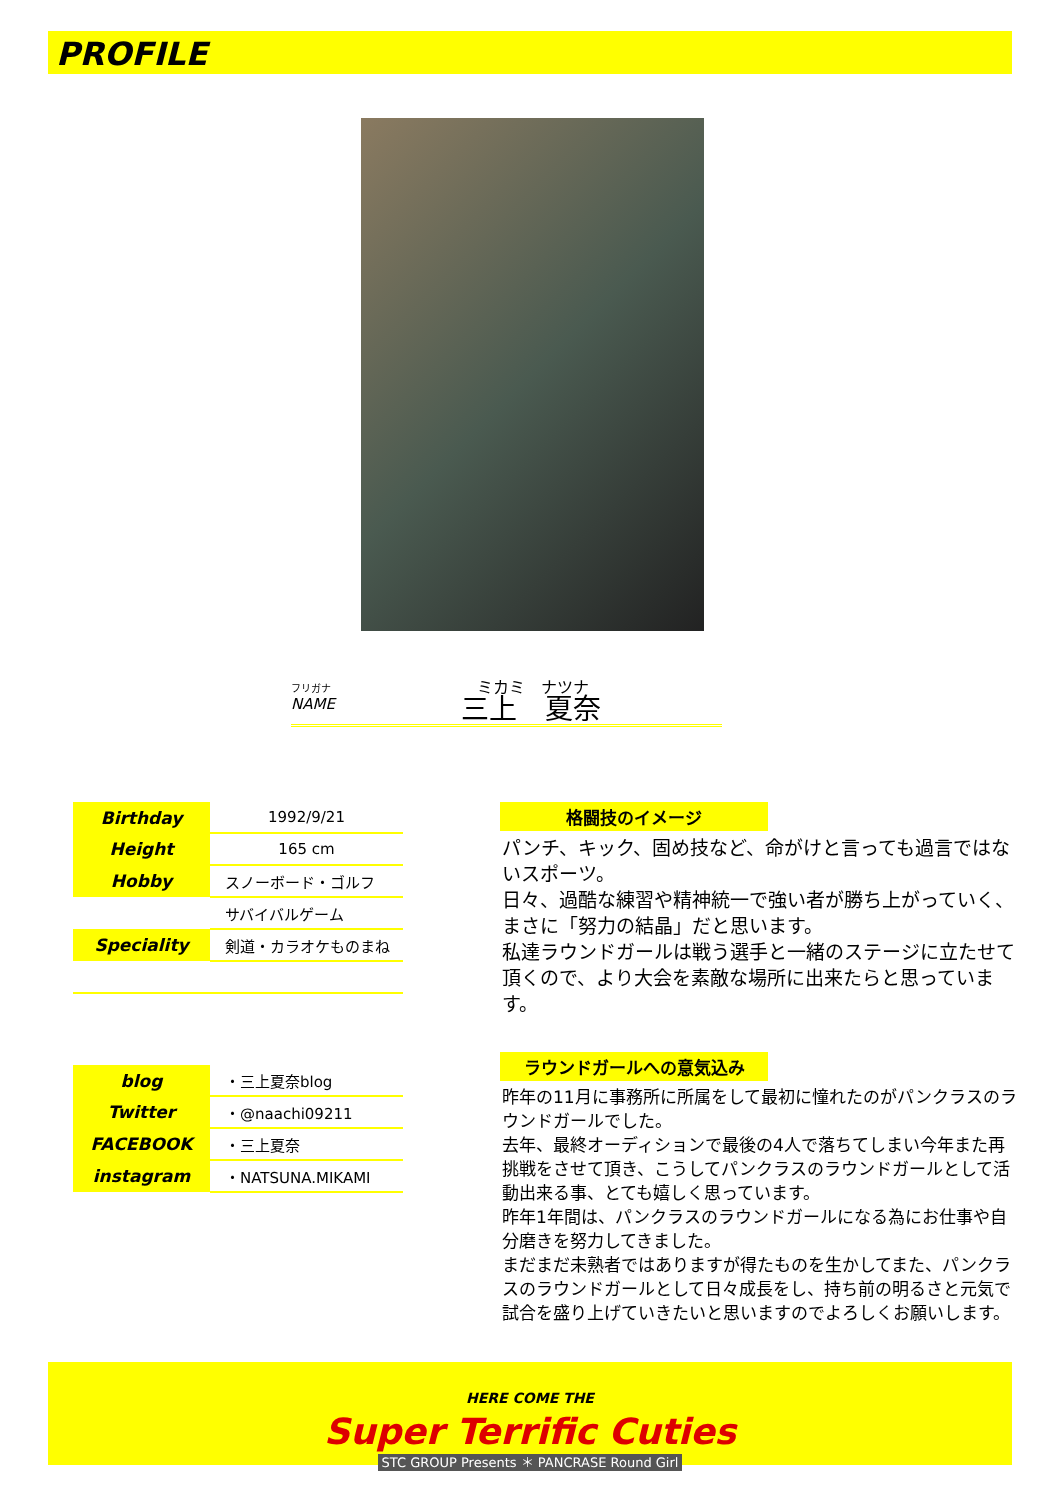PROFILE
フリガナ
NAME
ミカミ　ナツナ
三上　夏奈
| Birthday | 1992/9/21 |
| Height | 165 cm |
| Hobby | スノーボード・ゴルフ |
| | サバイバルゲーム |
| Speciality | 剣道・カラオケものまね |
| blog | ・三上夏奈blog |
| Twitter | ・@naachi09211 |
| FACEBOOK | ・三上夏奈 |
| instagram | ・NATSUNA.MIKAMI |
格闘技のイメージ
パンチ、キック、固め技など、命がけと言っても過言ではないスポーツ。
日々、過酷な練習や精神統一で強い者が勝ち上がっていく、まさに「努力の結晶」だと思います。
私達ラウンドガールは戦う選手と一緒のステージに立たせて頂くので、より大会を素敵な場所に出来たらと思っています。
ラウンドガールへの意気込み
昨年の11月に事務所に所属をして最初に憧れたのがパンクラスのラウンドガールでした。
去年、最終オーディションで最後の4人で落ちてしまい今年また再挑戦をさせて頂き、こうしてパンクラスのラウンドガールとして活動出来る事、とても嬉しく思っています。
昨年1年間は、パンクラスのラウンドガールになる為にお仕事や自分磨きを努力してきました。
まだまだ未熟者ではありますが得たものを生かしてまた、パンクラスのラウンドガールとして日々成長をし、持ち前の明るさと元気で試合を盛り上げていきたいと思いますのでよろしくお願いします。
HERE COME THE
Super Terrific Cuties
STC GROUP Presents ＊ PANCRASE Round Girl